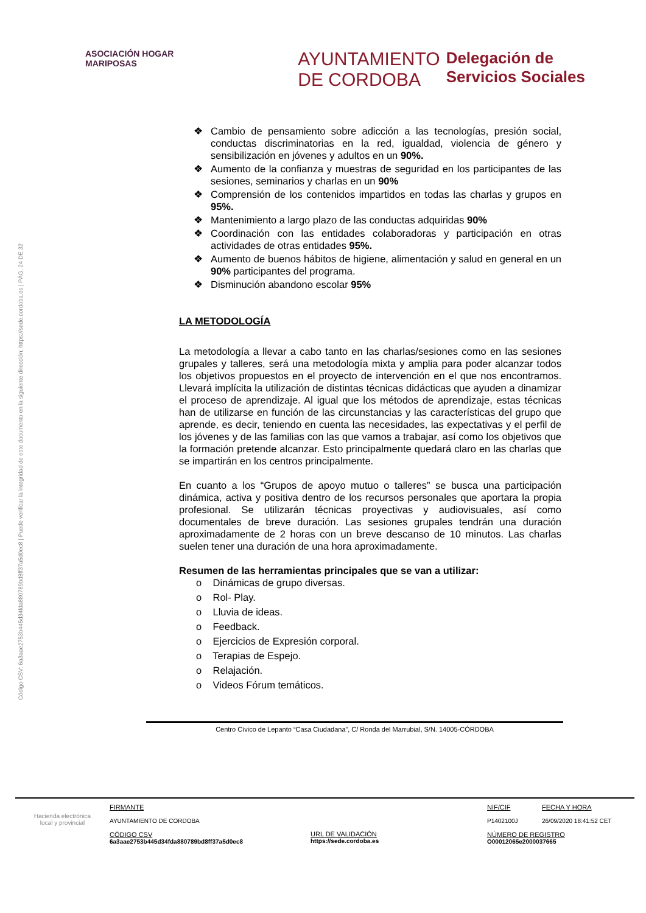ASOCIACIÓN HOGAR MARIPOSAS
AYUNTAMIENTO
DE CORDOBA
Delegación de
Servicios Sociales
Código CSV: 6a3aae2753b445d34fda880789bd8ff37a5d0ec8 | Puede verificar la integridad de este documento en la siguiente dirección: https://sede.cordoba.es | PÁG. 24 DE 32
❖ Cambio de pensamiento sobre adicción a las tecnologías, presión social, conductas discriminatorias en la red, igualdad, violencia de género y sensibilización en jóvenes y adultos en un 90%.
❖ Aumento de la confianza y muestras de seguridad en los participantes de las sesiones, seminarios y charlas en un 90%
❖ Comprensión de los contenidos impartidos en todas las charlas y grupos en 95%.
❖ Mantenimiento a largo plazo de las conductas adquiridas 90%
❖ Coordinación con las entidades colaboradoras y participación en otras actividades de otras entidades 95%.
❖ Aumento de buenos hábitos de higiene, alimentación y salud en general en un 90% participantes del programa.
❖ Disminución abandono escolar 95%
LA METODOLOGÍA
La metodología a llevar a cabo tanto en las charlas/sesiones como en las sesiones grupales y talleres, será una metodología mixta y amplia para poder alcanzar todos los objetivos propuestos en el proyecto de intervención en el que nos encontramos. Llevará implícita la utilización de distintas técnicas didácticas que ayuden a dinamizar el proceso de aprendizaje. Al igual que los métodos de aprendizaje, estas técnicas han de utilizarse en función de las circunstancias y las características del grupo que aprende, es decir, teniendo en cuenta las necesidades, las expectativas y el perfil de los jóvenes y de las familias con las que vamos a trabajar, así como los objetivos que la formación pretende alcanzar. Esto principalmente quedará claro en las charlas que se impartirán en los centros principalmente.
En cuanto a los “Grupos de apoyo mutuo o talleres” se busca una participación dinámica, activa y positiva dentro de los recursos personales que aportara la propia profesional. Se utilizarán técnicas proyectivas y audiovisuales, así como documentales de breve duración. Las sesiones grupales tendrán una duración aproximadamente de 2 horas con un breve descanso de 10 minutos. Las charlas suelen tener una duración de una hora aproximadamente.
Resumen de las herramientas principales que se van a utilizar:
o Dinámicas de grupo diversas.
o Rol- Play.
o Lluvia de ideas.
o Feedback.
o Ejercicios de Expresión corporal.
o Terapias de Espejo.
o Relajación.
o Videos Fórum temáticos.
Centro Cívico de Lepanto “Casa Ciudadana”, C/ Ronda del Marrubial, S/N. 14005-CÓRDOBA
Hacienda electrónica
local y provincial
FIRMANTE
AYUNTAMIENTO DE CORDOBA
CÓDIGO CSV
6a3aae2753b445d34fda880789bd8ff37a5d0ec8
URL DE VALIDACIÓN
https://sede.cordoba.es
NIF/CIF
P1402100J
FECHA Y HORA
26/09/2020 18:41:52 CET
NÚMERO DE REGISTRO
O00012065e2000037665